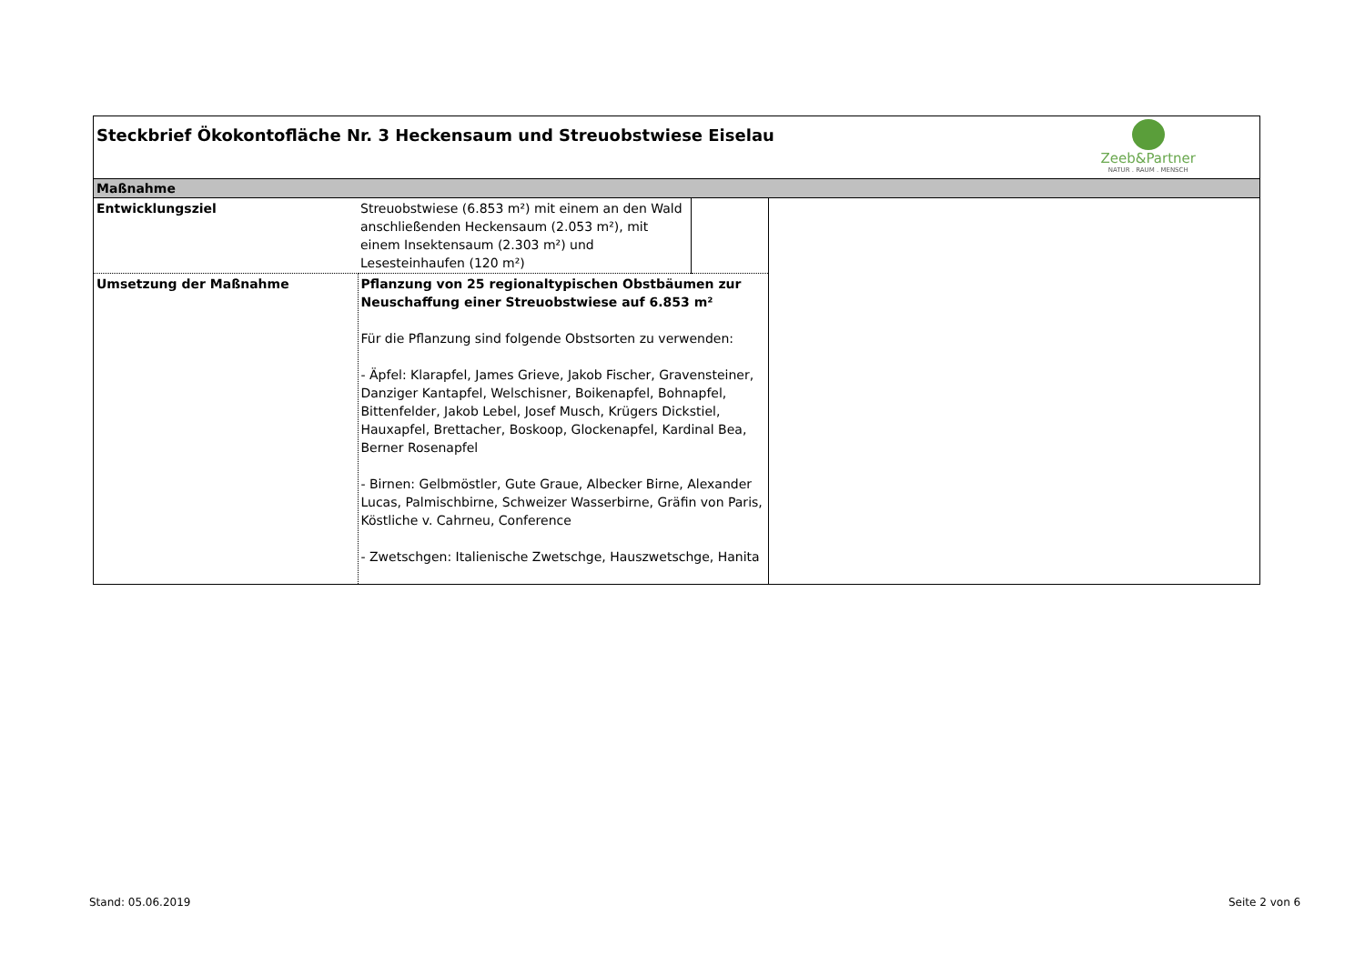Steckbrief Ökokontofläche Nr. 3 Heckensaum und Streuobstwiese Eiselau
Zeeb&Partner
NATUR . RAUM . MENSCH
Maßnahme
| Entwicklungsziel | Streuobstwiese (6.853 m²) mit einem an den Wald anschließenden Heckensaum (2.053 m²), mit einem Insektensaum (2.303 m²) und Lesesteinhaufen (120 m²) | | |
| Umsetzung der Maßnahme | Pflanzung von 25 regionaltypischen Obstbäumen zur Neuschaffung einer Streuobstwiese auf 6.853 m² Für die Pflanzung sind folgende Obstsorten zu verwenden: - Äpfel: Klarapfel, James Grieve, Jakob Fischer, Gravensteiner, Danziger Kantapfel, Welschisner, Boikenapfel, Bohnapfel, Bittenfelder, Jakob Lebel, Josef Musch, Krügers Dickstiel, Hauxapfel, Brettacher, Boskoop, Glockenapfel, Kardinal Bea, Berner Rosenapfel - Birnen: Gelbmöstler, Gute Graue, Albecker Birne, Alexander Lucas, Palmischbirne, Schweizer Wasserbirne, Gräfin von Paris, Köstliche v. Cahrneu, Conference - Zwetschgen: Italienische Zwetschge, Hauszwetschge, Hanita | | |
Stand: 05.06.2019 Seite 2 von 6